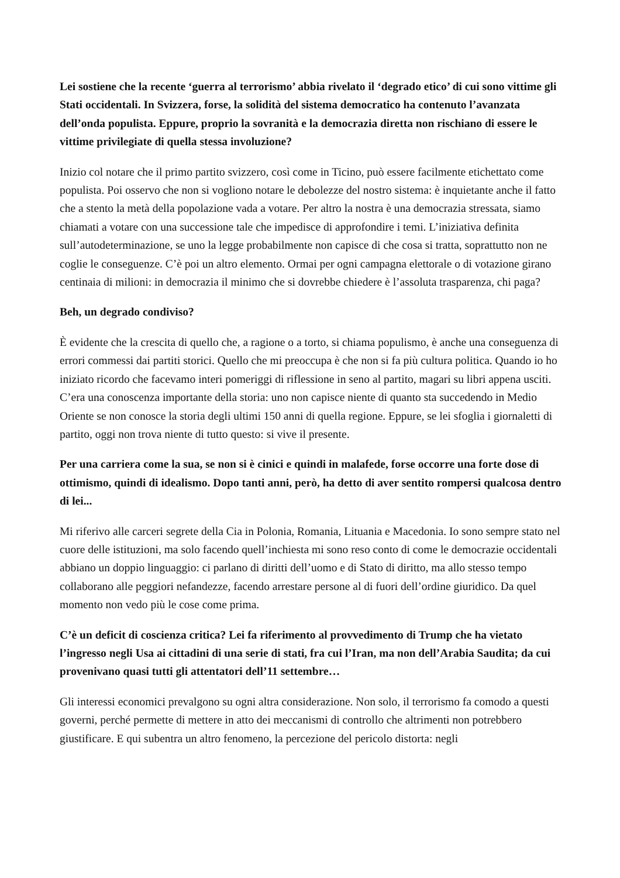Lei sostiene che la recente ‘guerra al terrorismo’ abbia rivelato il ‘degrado etico’ di cui sono vittime gli Stati occidentali. In Svizzera, forse, la solidità del sistema democratico ha contenuto l’avanzata dell’onda populista. Eppure, proprio la sovranità e la democrazia diretta non rischiano di essere le vittime privilegiate di quella stessa involuzione?
Inizio col notare che il primo partito svizzero, così come in Ticino, può essere facilmente etichettato come populista. Poi osservo che non si vogliono notare le debolezze del nostro sistema: è inquietante anche il fatto che a stento la metà della popolazione vada a votare. Per altro la nostra è una democrazia stressata, siamo chiamati a votare con una successione tale che impedisce di approfondire i temi. L’iniziativa definita sull’autodeterminazione, se uno la legge probabilmente non capisce di che cosa si tratta, soprattutto non ne coglie le conseguenze. C’è poi un altro elemento. Ormai per ogni campagna elettorale o di votazione girano centinaia di milioni: in democrazia il minimo che si dovrebbe chiedere è l’assoluta trasparenza, chi paga?
Beh, un degrado condiviso?
È evidente che la crescita di quello che, a ragione o a torto, si chiama populismo, è anche una conseguenza di errori commessi dai partiti storici. Quello che mi preoccupa è che non si fa più cultura politica. Quando io ho iniziato ricordo che facevamo interi pomeriggi di riflessione in seno al partito, magari su libri appena usciti. C’era una conoscenza importante della storia: uno non capisce niente di quanto sta succedendo in Medio Oriente se non conosce la storia degli ultimi 150 anni di quella regione. Eppure, se lei sfoglia i giornaletti di partito, oggi non trova niente di tutto questo: si vive il presente.
Per una carriera come la sua, se non si è cinici e quindi in malafede, forse occorre una forte dose di ottimismo, quindi di idealismo. Dopo tanti anni, però, ha detto di aver sentito rompersi qualcosa dentro di lei...
Mi riferivo alle carceri segrete della Cia in Polonia, Romania, Lituania e Macedonia. Io sono sempre stato nel cuore delle istituzioni, ma solo facendo quell’inchiesta mi sono reso conto di come le democrazie occidentali abbiano un doppio linguaggio: ci parlano di diritti dell’uomo e di Stato di diritto, ma allo stesso tempo collaborano alle peggiori nefandezze, facendo arrestare persone al di fuori dell’ordine giuridico. Da quel momento non vedo più le cose come prima.
C’è un deficit di coscienza critica? Lei fa riferimento al provvedimento di Trump che ha vietato l’ingresso negli Usa ai cittadini di una serie di stati, fra cui l’Iran, ma non dell’Arabia Saudita; da cui provenivano quasi tutti gli attentatori dell’11 settembre…
Gli interessi economici prevalgono su ogni altra considerazione. Non solo, il terrorismo fa comodo a questi governi, perché permette di mettere in atto dei meccanismi di controllo che altrimenti non potrebbero giustificare. E qui subentra un altro fenomeno, la percezione del pericolo distorta: negli